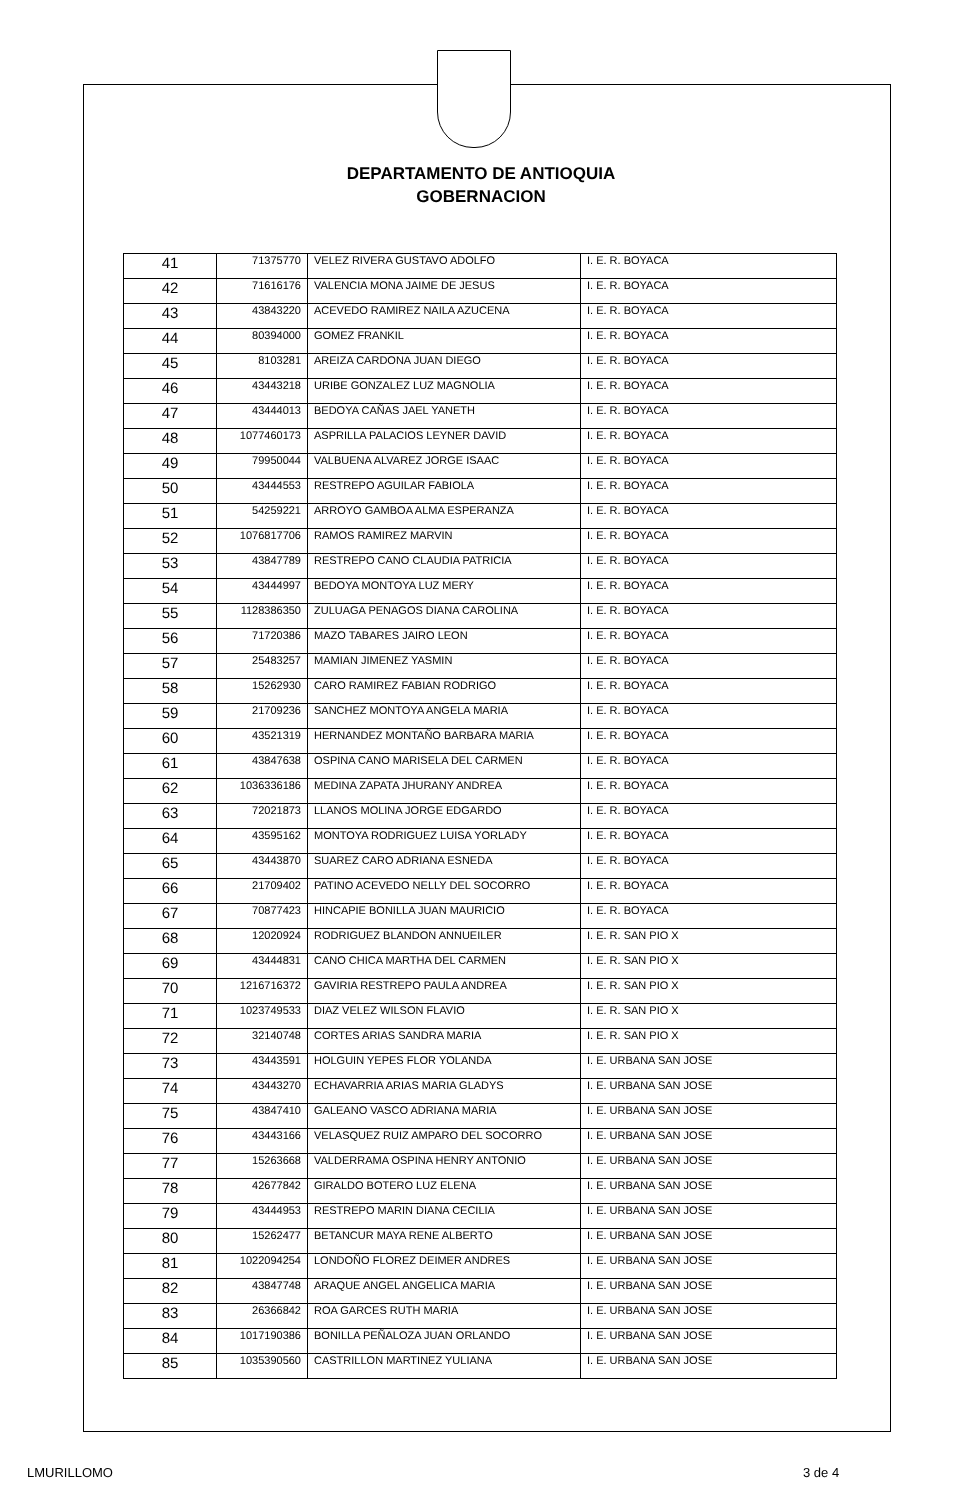DEPARTAMENTO DE ANTIOQUIA
GOBERNACION
| 41 | 71375770 | VELEZ RIVERA GUSTAVO ADOLFO | I. E. R. BOYACA |
| 42 | 71616176 | VALENCIA MONA JAIME DE JESUS | I. E. R. BOYACA |
| 43 | 43843220 | ACEVEDO RAMIREZ NAILA AZUCENA | I. E. R. BOYACA |
| 44 | 80394000 | GOMEZ FRANKIL | I. E. R. BOYACA |
| 45 | 8103281 | AREIZA CARDONA JUAN DIEGO | I. E. R. BOYACA |
| 46 | 43443218 | URIBE GONZALEZ LUZ MAGNOLIA | I. E. R. BOYACA |
| 47 | 43444013 | BEDOYA CAÑAS JAEL YANETH | I. E. R. BOYACA |
| 48 | 1077460173 | ASPRILLA PALACIOS LEYNER DAVID | I. E. R. BOYACA |
| 49 | 79950044 | VALBUENA ALVAREZ JORGE ISAAC | I. E. R. BOYACA |
| 50 | 43444553 | RESTREPO AGUILAR FABIOLA | I. E. R. BOYACA |
| 51 | 54259221 | ARROYO GAMBOA ALMA ESPERANZA | I. E. R. BOYACA |
| 52 | 1076817706 | RAMOS RAMIREZ MARVIN | I. E. R. BOYACA |
| 53 | 43847789 | RESTREPO CANO CLAUDIA PATRICIA | I. E. R. BOYACA |
| 54 | 43444997 | BEDOYA MONTOYA LUZ MERY | I. E. R. BOYACA |
| 55 | 1128386350 | ZULUAGA PENAGOS DIANA CAROLINA | I. E. R. BOYACA |
| 56 | 71720386 | MAZO TABARES JAIRO LEON | I. E. R. BOYACA |
| 57 | 25483257 | MAMIAN JIMENEZ YASMIN | I. E. R. BOYACA |
| 58 | 15262930 | CARO RAMIREZ FABIAN RODRIGO | I. E. R. BOYACA |
| 59 | 21709236 | SANCHEZ MONTOYA ANGELA MARIA | I. E. R. BOYACA |
| 60 | 43521319 | HERNANDEZ MONTAÑO BARBARA MARIA | I. E. R. BOYACA |
| 61 | 43847638 | OSPINA CANO MARISELA DEL CARMEN | I. E. R. BOYACA |
| 62 | 1036336186 | MEDINA ZAPATA JHURANY ANDREA | I. E. R. BOYACA |
| 63 | 72021873 | LLANOS MOLINA JORGE EDGARDO | I. E. R. BOYACA |
| 64 | 43595162 | MONTOYA RODRIGUEZ LUISA YORLADY | I. E. R. BOYACA |
| 65 | 43443870 | SUAREZ CARO ADRIANA ESNEDA | I. E. R. BOYACA |
| 66 | 21709402 | PATINO ACEVEDO NELLY DEL SOCORRO | I. E. R. BOYACA |
| 67 | 70877423 | HINCAPIE BONILLA JUAN MAURICIO | I. E. R. BOYACA |
| 68 | 12020924 | RODRIGUEZ BLANDON ANNUEILER | I. E. R. SAN PIO X |
| 69 | 43444831 | CANO CHICA MARTHA DEL CARMEN | I. E. R. SAN PIO X |
| 70 | 1216716372 | GAVIRIA RESTREPO PAULA ANDREA | I. E. R. SAN PIO X |
| 71 | 1023749533 | DIAZ VELEZ WILSON FLAVIO | I. E. R. SAN PIO X |
| 72 | 32140748 | CORTES ARIAS SANDRA MARIA | I. E. R. SAN PIO X |
| 73 | 43443591 | HOLGUIN YEPES FLOR YOLANDA | I. E. URBANA SAN JOSE |
| 74 | 43443270 | ECHAVARRIA ARIAS MARIA GLADYS | I. E. URBANA SAN JOSE |
| 75 | 43847410 | GALEANO VASCO ADRIANA MARIA | I. E. URBANA SAN JOSE |
| 76 | 43443166 | VELASQUEZ RUIZ AMPARO DEL SOCORRO | I. E. URBANA SAN JOSE |
| 77 | 15263668 | VALDERRAMA OSPINA HENRY ANTONIO | I. E. URBANA SAN JOSE |
| 78 | 42677842 | GIRALDO BOTERO LUZ ELENA | I. E. URBANA SAN JOSE |
| 79 | 43444953 | RESTREPO MARIN DIANA CECILIA | I. E. URBANA SAN JOSE |
| 80 | 15262477 | BETANCUR MAYA RENE ALBERTO | I. E. URBANA SAN JOSE |
| 81 | 1022094254 | LONDOÑO FLOREZ DEIMER ANDRES | I. E. URBANA SAN JOSE |
| 82 | 43847748 | ARAQUE ANGEL ANGELICA MARIA | I. E. URBANA SAN JOSE |
| 83 | 26366842 | ROA GARCES RUTH MARIA | I. E. URBANA SAN JOSE |
| 84 | 1017190386 | BONILLA PEÑALOZA JUAN ORLANDO | I. E. URBANA SAN JOSE |
| 85 | 1035390560 | CASTRILLON MARTINEZ YULIANA | I. E. URBANA SAN JOSE |
LMURILLOMO 3 de 4